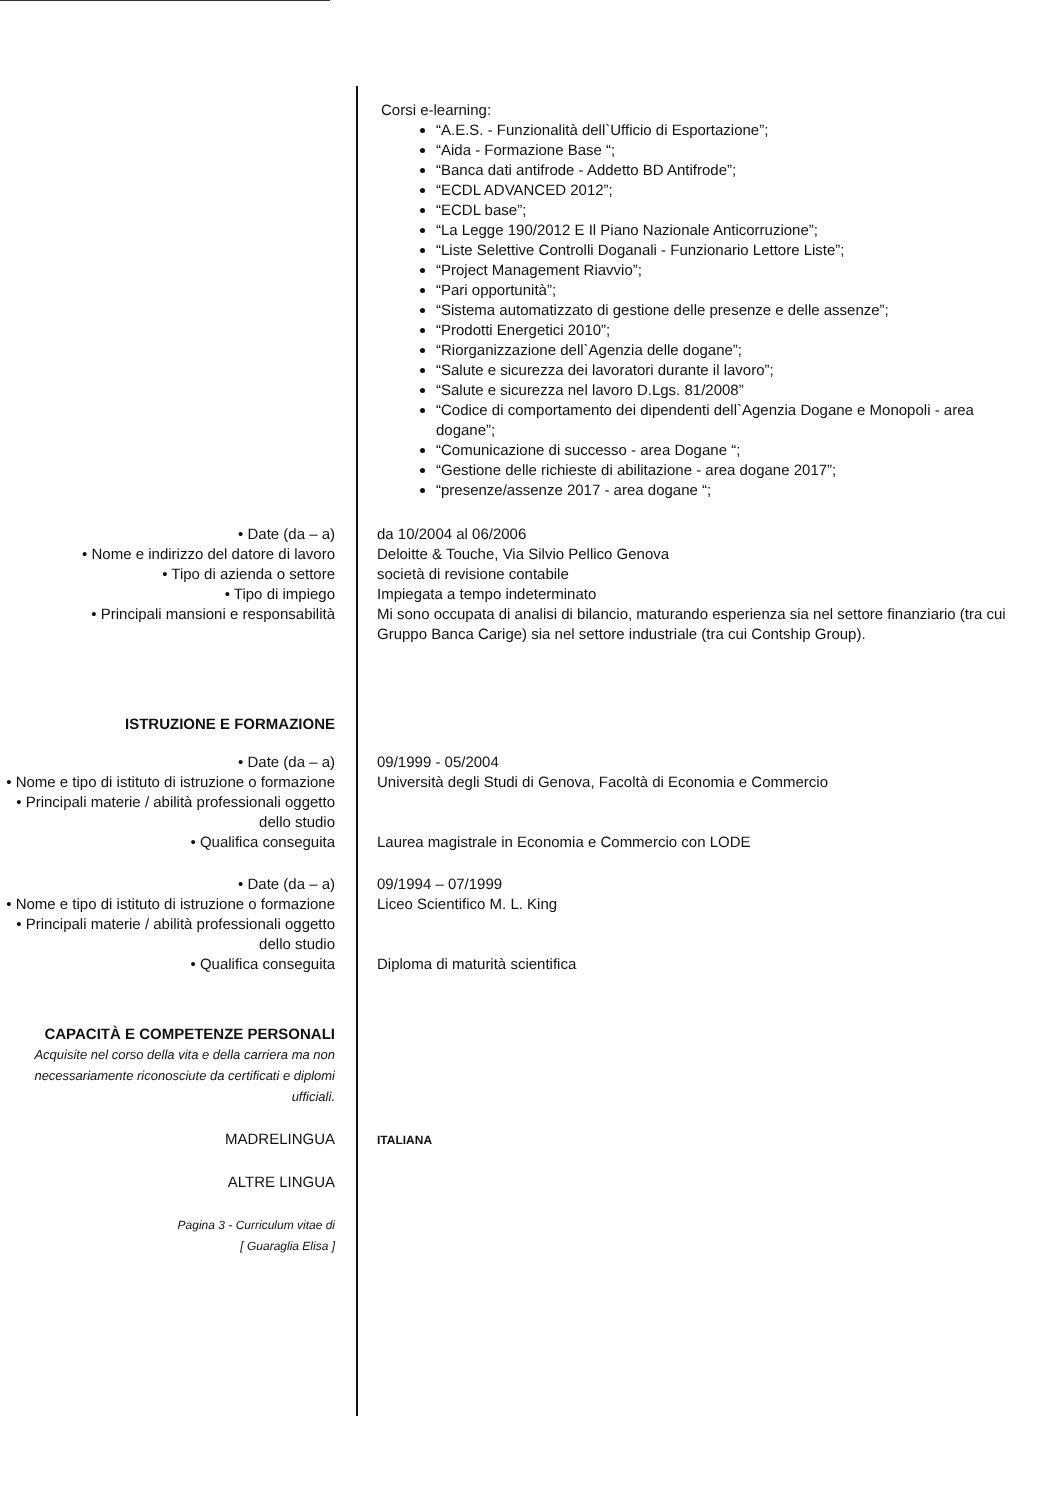Corsi e-learning:
“A.E.S. - Funzionalità dell`Ufficio di Esportazione”;
“Aida - Formazione Base “;
“Banca dati antifrode - Addetto BD Antifrode”;
“ECDL ADVANCED 2012”;
“ECDL base”;
“La Legge 190/2012 E Il Piano Nazionale Anticorruzione”;
“Liste Selettive Controlli Doganali - Funzionario Lettore Liste”;
“Project Management Riavvio”;
“Pari opportunità”;
“Sistema automatizzato di gestione delle presenze e delle assenze”;
“Prodotti Energetici 2010”;
“Riorganizzazione dell`Agenzia delle dogane”;
“Salute e sicurezza dei lavoratori durante il lavoro”;
“Salute e sicurezza nel lavoro D.Lgs. 81/2008”
“Codice di comportamento dei dipendenti dell`Agenzia Dogane e Monopoli - area dogane”;
“Comunicazione di successo - area Dogane “;
“Gestione delle richieste di abilitazione - area dogane 2017”;
“presenze/assenze 2017 - area dogane “;
• Date (da – a) da 10/2004 al 06/2006
• Nome e indirizzo del datore di lavoro
Deloitte & Touche, Via Silvio Pellico Genova
• Tipo di azienda o settore società di revisione contabile
• Tipo di impiego Impiegata a tempo indeterminato
• Principali mansioni e responsabilità
Mi sono occupata di analisi di bilancio, maturando esperienza sia nel settore finanziario (tra cui Gruppo Banca Carige) sia nel settore industriale (tra cui Contship Group).
ISTRUZIONE E FORMAZIONE
• Date (da – a) 09/1999 - 05/2004
• Nome e tipo di istituto di istruzione o formazione
Università degli Studi di Genova, Facoltà di Economia e Commercio
• Principali materie / abilità professionali oggetto dello studio
• Qualifica conseguita Laurea magistrale in Economia e Commercio con LODE
• Date (da – a) 09/1994 – 07/1999
• Nome e tipo di istituto di istruzione o formazione
Liceo Scientifico M. L. King
• Principali materie / abilità professionali oggetto dello studio
• Qualifica conseguita Diploma di maturità scientifica
CAPACITÀ E COMPETENZE PERSONALI
Acquisite nel corso della vita e della carriera ma non necessariamente riconosciute da certificati e diplomi ufficiali.
MADRELINGUA
ITALIANA
ALTRE LINGUA
Pagina 3 - Curriculum vitae di
[ Guaraglia Elisa ]